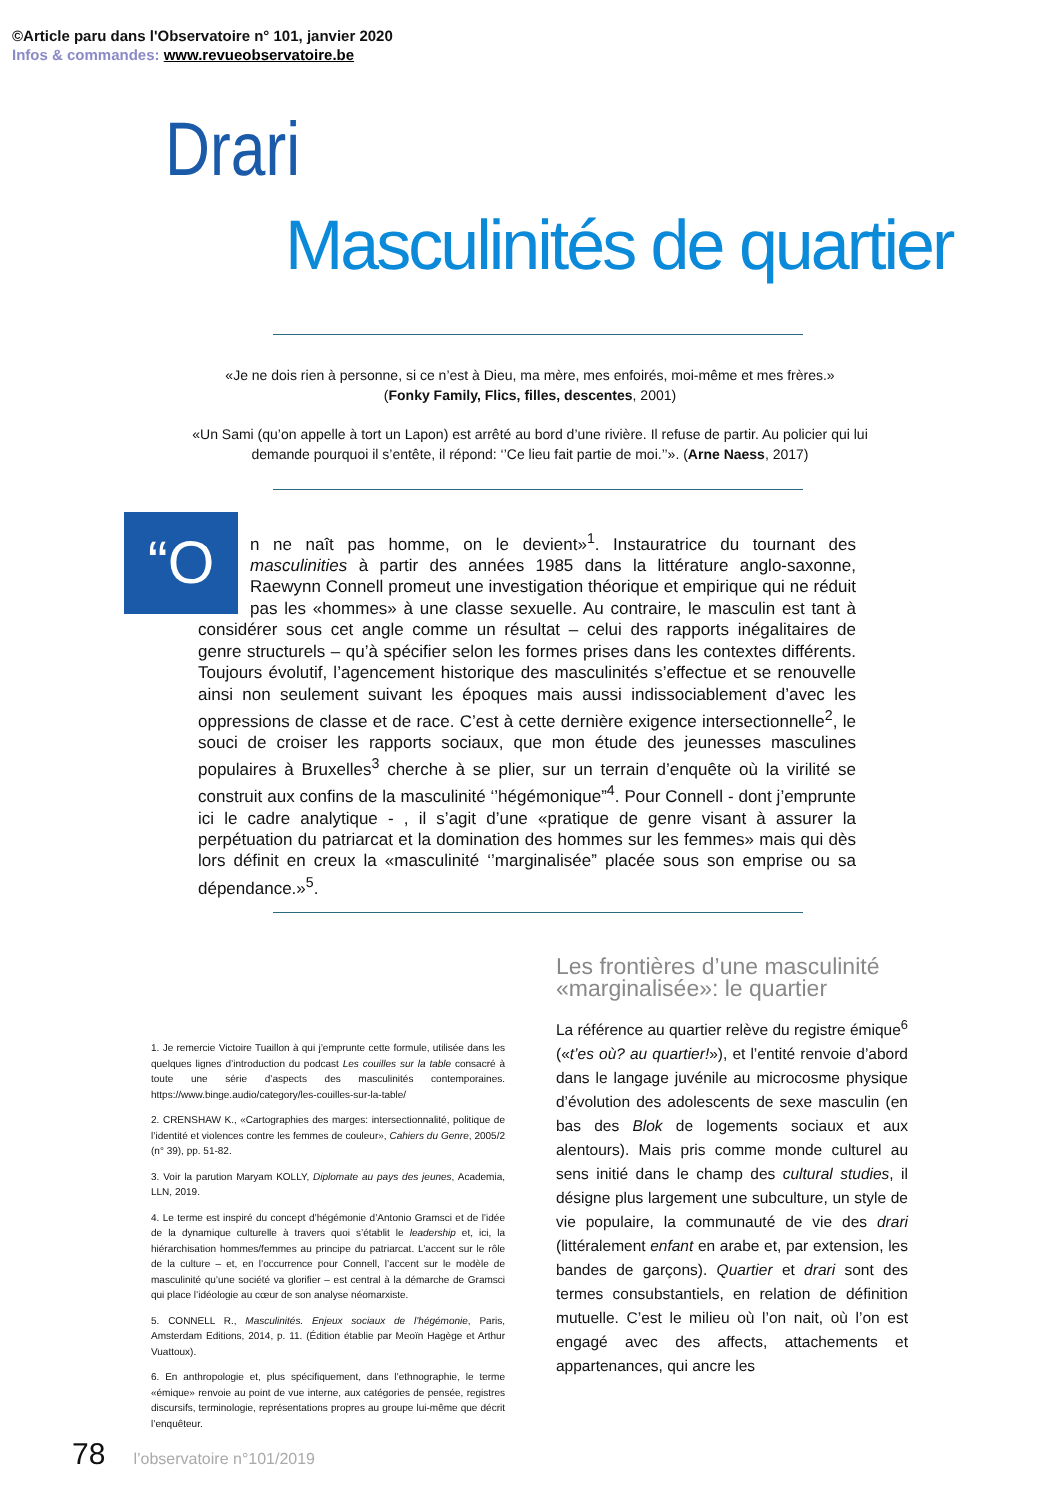©Article paru dans l'Observatoire n° 101, janvier 2020
Infos & commandes: www.revueobservatoire.be
Drari
Masculinités de quartier
«Je ne dois rien à personne, si ce n’est à Dieu, ma mère, mes enfoirés, moi-même et mes frères.»
(Fonky Family, Flics, filles, descentes, 2001)
«Un Sami (qu’on appelle à tort un Lapon) est arrêté au bord d’une rivière. Il refuse de partir. Au policier qui lui demande pourquoi il s’entête, il répond: ‘’Ce lieu fait partie de moi.’’». (Arne Naess, 2017)
“O
n ne naît pas homme, on le devient»<sup>1</sup>. Instauratrice du tournant des masculinities à partir des années 1985 dans la littérature anglo-saxonne, Raewynn Connell promeut une investigation théorique et empirique qui ne réduit pas les «hommes» à une classe sexuelle. Au contraire, le masculin est tant à considérer sous cet angle comme un résultat – celui des rapports inégalitaires de genre structurels – qu’à spécifier selon les formes prises dans les contextes différents. Toujours évolutif, l’agencement historique des masculinités s’effectue et se renouvelle ainsi non seulement suivant les époques mais aussi indissociablement d’avec les oppressions de classe et de race. C’est à cette dernière exigence intersectionnelle<sup>2</sup>, le souci de croiser les rapports sociaux, que mon étude des jeunesses masculines populaires à Bruxelles<sup>3</sup> cherche à se plier, sur un terrain d’enquête où la virilité se construit aux confins de la masculinité ‘’hégémonique”<sup>4</sup>. Pour Connell - dont j’emprunte ici le cadre analytique - , il s’agit d’une «pratique de genre visant à assurer la perpétuation du patriarcat et la domination des hommes sur les femmes» mais qui dès lors définit en creux la «masculinité ‘’marginalisée” placée sous son emprise ou sa dépendance.»<sup>5</sup>.
1. Je remercie Victoire Tuaillon à qui j’emprunte cette formule, utilisée dans les quelques lignes d’introduction du podcast Les couilles sur la table consacré à toute une série d’aspects des masculinités contemporaines. https://www.binge.audio/category/les-couilles-sur-la-table/
2. CRENSHAW K., «Cartographies des marges: intersectionnalité, politique de l’identité et violences contre les femmes de couleur», Cahiers du Genre, 2005/2 (n° 39), pp. 51-82.
3. Voir la parution Maryam KOLLY, Diplomate au pays des jeunes, Academia, LLN, 2019.
4. Le terme est inspiré du concept d’hégémonie d’Antonio Gramsci et de l’idée de la dynamique culturelle à travers quoi s’établit le leadership et, ici, la hiérarchisation hommes/femmes au principe du patriarcat. L’accent sur le rôle de la culture – et, en l’occurrence pour Connell, l’accent sur le modèle de masculinité qu’une société va glorifier – est central à la démarche de Gramsci qui place l’idéologie au cœur de son analyse néomarxiste.
5. CONNELL R., Masculinités. Enjeux sociaux de l’hégémonie, Paris, Amsterdam Editions, 2014, p. 11. (Édition établie par Meoïn Hagège et Arthur Vuattoux).
6. En anthropologie et, plus spécifiquement, dans l’ethnographie, le terme «émique» renvoie au point de vue interne, aux catégories de pensée, registres discursifs, terminologie, représentations propres au groupe lui-même que décrit l’enquêteur.
Les frontières d’une masculinité «marginalisée»: le quartier
La référence au quartier relève du registre émique<sup>6</sup> («t’es où? au quartier!»), et l’entité renvoie d’abord dans le langage juvénile au microcosme physique d’évolution des adolescents de sexe masculin (en bas des Blok de logements sociaux et aux alentours). Mais pris comme monde culturel au sens initié dans le champ des cultural studies, il désigne plus largement une subculture, un style de vie populaire, la communauté de vie des drari (littéralement enfant en arabe et, par extension, les bandes de garçons). Quartier et drari sont des termes consubstantiels, en relation de définition mutuelle. C’est le milieu où l’on nait, où l’on est engagé avec des affects, attachements et appartenances, qui ancre les
78 l’observatoire n°101/2019